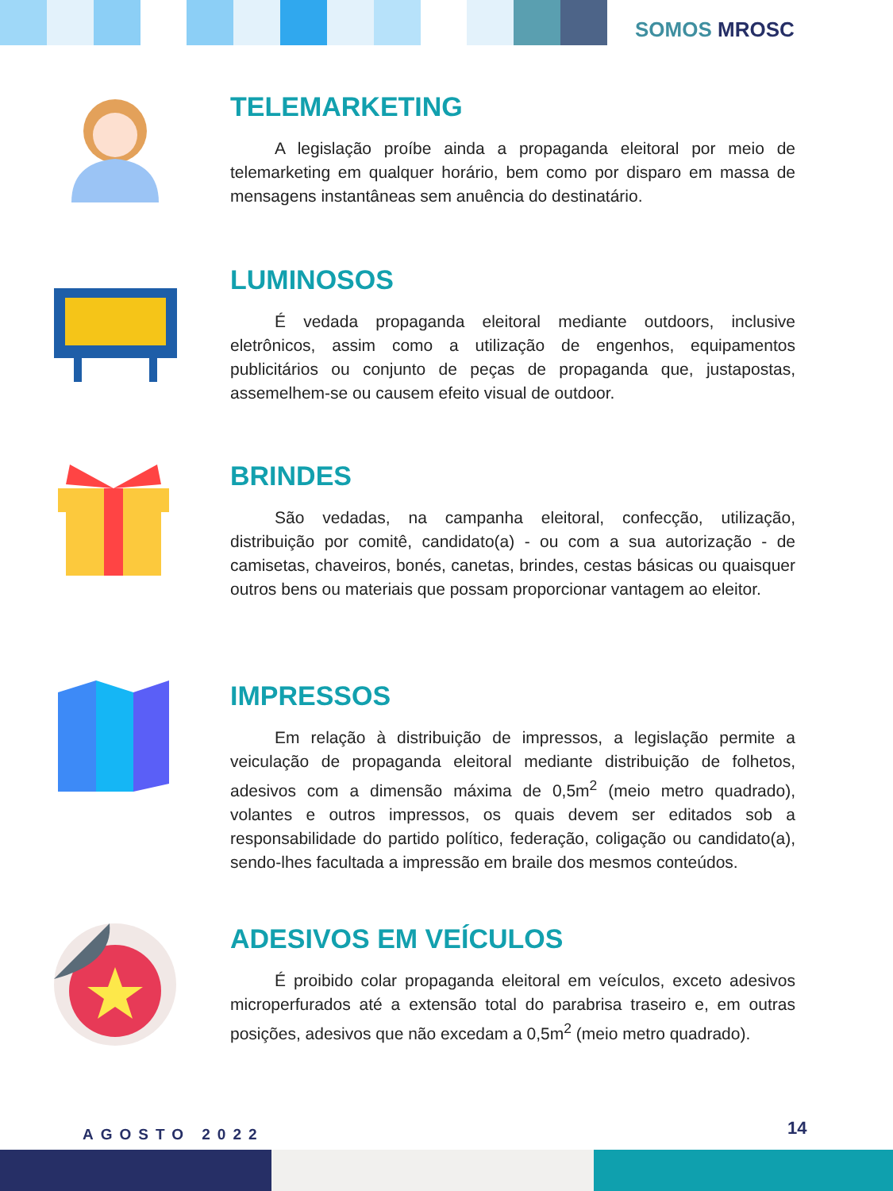SOMOS MROSC
TELEMARKETING
A legislação proíbe ainda a propaganda eleitoral por meio de telemarketing em qualquer horário, bem como por disparo em massa de mensagens instantâneas sem anuência do destinatário.
LUMINOSOS
É vedada propaganda eleitoral mediante outdoors, inclusive eletrônicos, assim como a utilização de engenhos, equipamentos publicitários ou conjunto de peças de propaganda que, justapostas, assemelhem-se ou causem efeito visual de outdoor.
BRINDES
São vedadas, na campanha eleitoral, confecção, utilização, distribuição por comitê, candidato(a) - ou com a sua autorização - de camisetas, chaveiros, bonés, canetas, brindes, cestas básicas ou quaisquer outros bens ou materiais que possam proporcionar vantagem ao eleitor.
IMPRESSOS
Em relação à distribuição de impressos, a legislação permite a veiculação de propaganda eleitoral mediante distribuição de folhetos, adesivos com a dimensão máxima de 0,5m<sup>2</sup> (meio metro quadrado), volantes e outros impressos, os quais devem ser editados sob a responsabilidade do partido político, federação, coligação ou candidato(a), sendo-lhes facultada a impressão em braile dos mesmos conteúdos.
ADESIVOS EM VEÍCULOS
É proibido colar propaganda eleitoral em veículos, exceto adesivos microperfurados até a extensão total do parabrisa traseiro e, em outras posições, adesivos que não excedam a 0,5m<sup>2</sup> (meio metro quadrado).
AGOSTO 2022 14